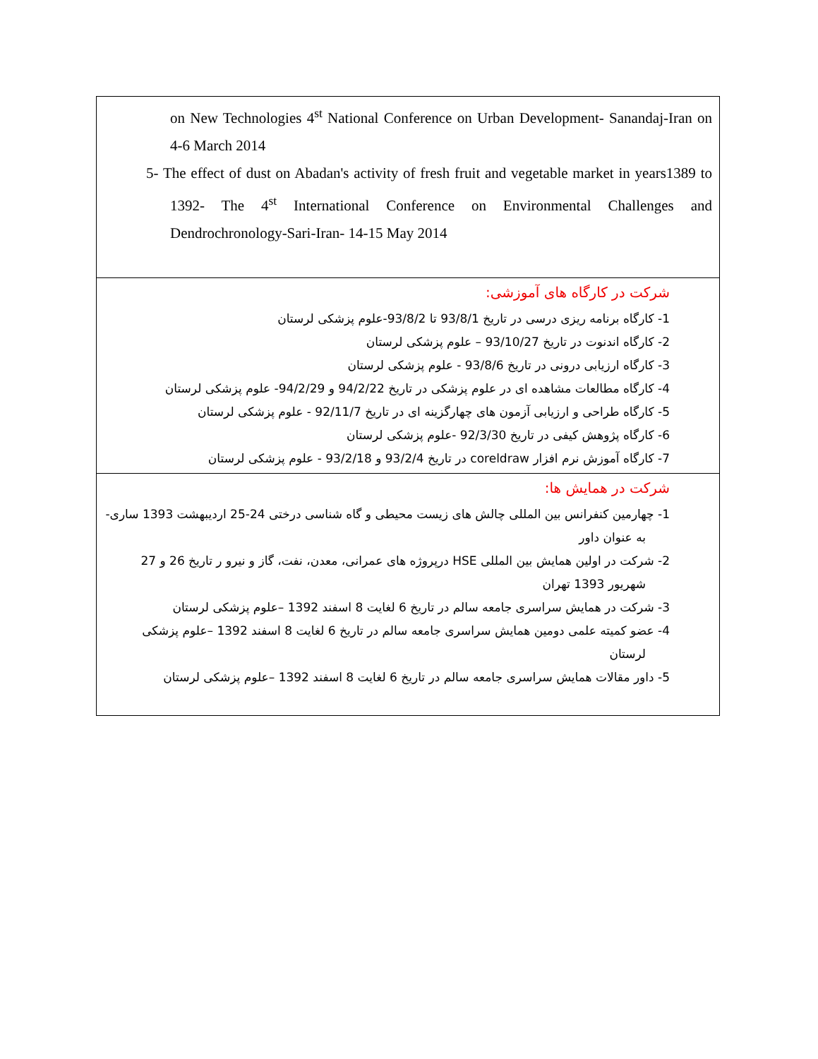| on New Technologies 4<sup>st</sup> National Conference on Urban Development- Sanandaj-Iran on 4-6 March 2014 5- The effect of dust on Abadan's activity of fresh fruit and vegetable market in years1389 to 1392- The 4<sup>st</sup> International Conference on Environmental Challenges and Dendrochronology-Sari-Iran- 14-15 May 2014 |
| شرکت در کارگاه های آموزشی: 1- کارگاه برنامه ریزی درسی در تاریخ 93/8/1 تا 93/8/2-علوم پزشکی لرستان 2- کارگاه اندنوت در تاریخ 93/10/27 – علوم پزشکی لرستان 3- کارگاه ارزیابی درونی در تاریخ 93/8/6 - علوم پزشکی لرستان 4- کارگاه مطالعات مشاهده ای در علوم پزشکی در تاریخ 94/2/22 و 94/2/29- علوم پزشکی لرستان 5- کارگاه طراحی و ارزیابی آزمون های چهارگزینه ای در تاریخ 92/11/7 - علوم پزشکی لرستان 6- کارگاه پژوهش کیفی در تاریخ 92/3/30 -علوم پزشکی لرستان 7- کارگاه آموزش نرم افزار coreldraw در تاریخ 93/2/4 و 93/2/18 - علوم پزشکی لرستان |
| شرکت در همایش ها: 1- چهارمین کنفرانس بین المللی چالش های زیست محیطی و گاه شناسی درختی 24-25 اردیبهشت 1393 ساری- به عنوان داور 2- شرکت در اولین همایش بین المللی HSE درپروژه های عمرانی، معدن، نفت، گاز و نیرو ر تاریخ 26 و 27 شهریور 1393 تهران 3- شرکت در همایش سراسری جامعه سالم در تاریخ 6 لغایت 8 اسفند 1392 –علوم پزشکی لرستان 4- عضو کمیته علمی دومین همایش سراسری جامعه سالم در تاریخ 6 لغایت 8 اسفند 1392 –علوم پزشکی لرستان 5- داور مقالات همایش سراسری جامعه سالم در تاریخ 6 لغایت 8 اسفند 1392 –علوم پزشکی لرستان |